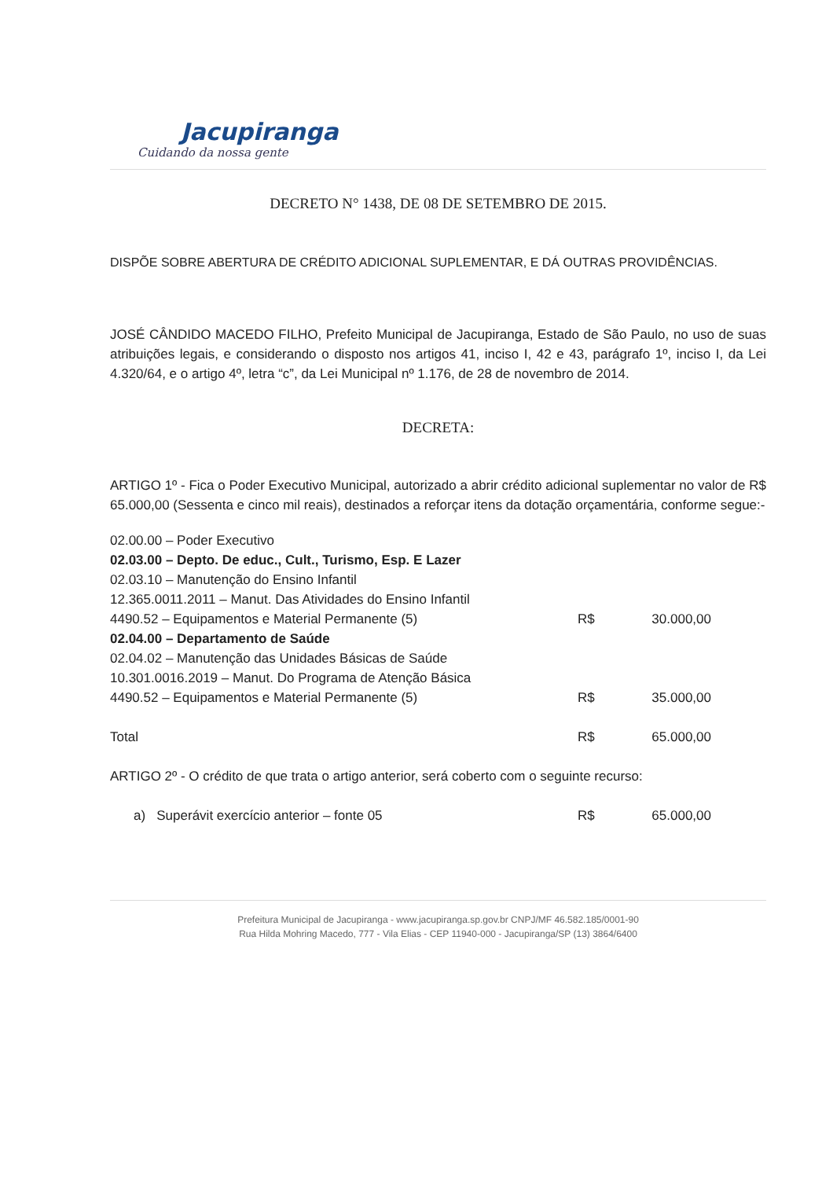Jacupiranga
Cuidando da nossa gente
DECRETO N° 1438, DE 08 DE SETEMBRO DE 2015.
DISPÕE SOBRE ABERTURA DE CRÉDITO ADICIONAL SUPLEMENTAR, E DÁ OUTRAS PROVIDÊNCIAS.
JOSÉ CÂNDIDO MACEDO FILHO, Prefeito Municipal de Jacupiranga, Estado de São Paulo, no uso de suas atribuições legais, e considerando o disposto nos artigos 41, inciso I, 42 e 43, parágrafo 1º, inciso I, da Lei 4.320/64, e o artigo 4º, letra “c”, da Lei Municipal nº 1.176, de 28 de novembro de 2014.
DECRETA:
ARTIGO 1º - Fica o Poder Executivo Municipal, autorizado a abrir crédito adicional suplementar no valor de R$ 65.000,00 (Sessenta e cinco mil reais), destinados a reforçar itens da dotação orçamentária, conforme segue:-
| 02.00.00 – Poder Executivo | | |
| 02.03.00 – Depto. De educ., Cult., Turismo, Esp. E Lazer | | |
| 02.03.10 – Manutenção do Ensino Infantil | | |
| 12.365.0011.2011 – Manut. Das Atividades do Ensino Infantil | | |
| 4490.52 – Equipamentos e Material Permanente (5) | R$ | 30.000,00 |
| 02.04.00 – Departamento de Saúde | | |
| 02.04.02 – Manutenção das Unidades Básicas de Saúde | | |
| 10.301.0016.2019 – Manut. Do Programa de Atenção Básica | | |
| 4490.52 – Equipamentos e Material Permanente (5) | R$ | 35.000,00 |
| Total | R$ | 65.000,00 |
ARTIGO 2º - O crédito de que trata o artigo anterior, será coberto com o seguinte recurso:
| a) Superávit exercício anterior – fonte 05 | R$ | 65.000,00 |
Prefeitura Municipal de Jacupiranga - www.jacupiranga.sp.gov.br CNPJ/MF 46.582.185/0001-90
Rua Hilda Mohring Macedo, 777 - Vila Elias - CEP 11940-000 - Jacupiranga/SP (13) 3864/6400